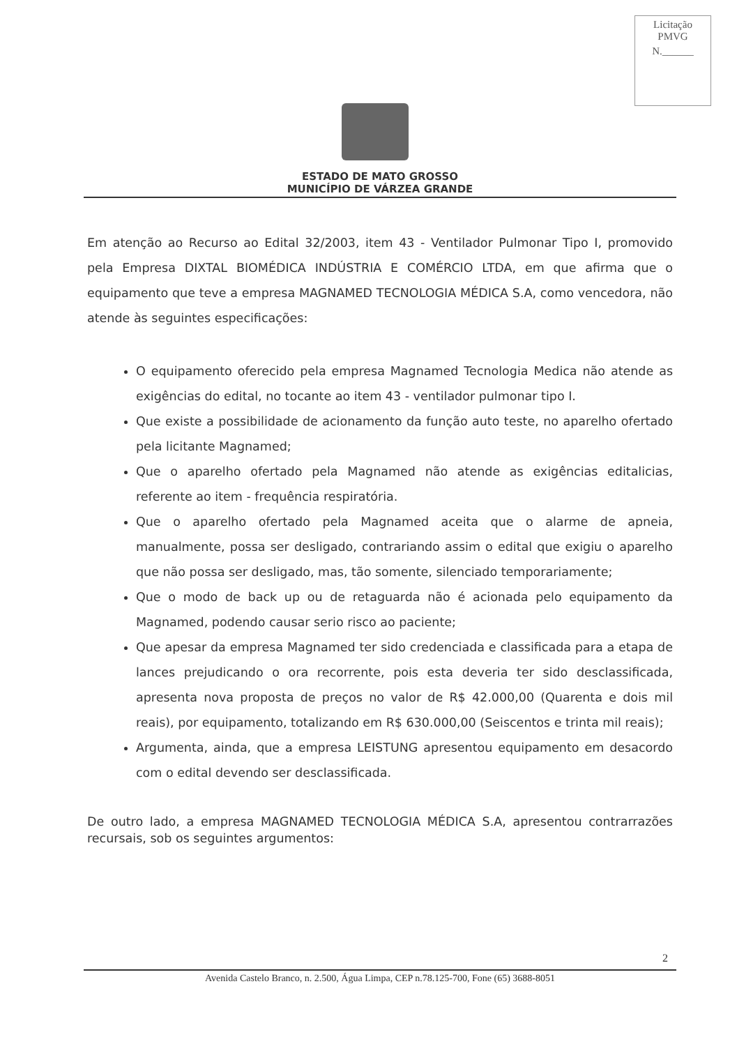Licitação
PMVG
N.______
ESTADO DE MATO GROSSO
MUNICÍPIO DE VÁRZEA GRANDE
Em atenção ao Recurso ao Edital 32/2003, item 43 - Ventilador Pulmonar Tipo I, promovido pela Empresa DIXTAL BIOMÉDICA INDÚSTRIA E COMÉRCIO LTDA, em que afirma que o equipamento que teve a empresa MAGNAMED TECNOLOGIA MÉDICA S.A, como vencedora, não atende às seguintes especificações:
O equipamento oferecido pela empresa Magnamed Tecnologia Medica não atende as exigências do edital, no tocante ao item 43 - ventilador pulmonar tipo I.
Que existe a possibilidade de acionamento da função auto teste, no aparelho ofertado pela licitante Magnamed;
Que o aparelho ofertado pela Magnamed não atende as exigências editalicias, referente ao item - frequência respiratória.
Que o aparelho ofertado pela Magnamed aceita que o alarme de apneia, manualmente, possa ser desligado, contrariando assim o edital que exigiu o aparelho que não possa ser desligado, mas, tão somente, silenciado temporariamente;
Que o modo de back up ou de retaguarda não é acionada pelo equipamento da Magnamed, podendo causar serio risco ao paciente;
Que apesar da empresa Magnamed ter sido credenciada e classificada para a etapa de lances prejudicando o ora recorrente, pois esta deveria ter sido desclassificada, apresenta nova proposta de preços no valor de R$ 42.000,00 (Quarenta e dois mil reais), por equipamento, totalizando em R$ 630.000,00 (Seiscentos e trinta mil reais);
Argumenta, ainda, que a empresa LEISTUNG apresentou equipamento em desacordo com o edital devendo ser desclassificada.
De outro lado, a empresa MAGNAMED TECNOLOGIA MÉDICA S.A, apresentou contrarrazões recursais, sob os seguintes argumentos:
2
Avenida Castelo Branco, n. 2.500, Água Limpa, CEP n.78.125-700, Fone (65) 3688-8051